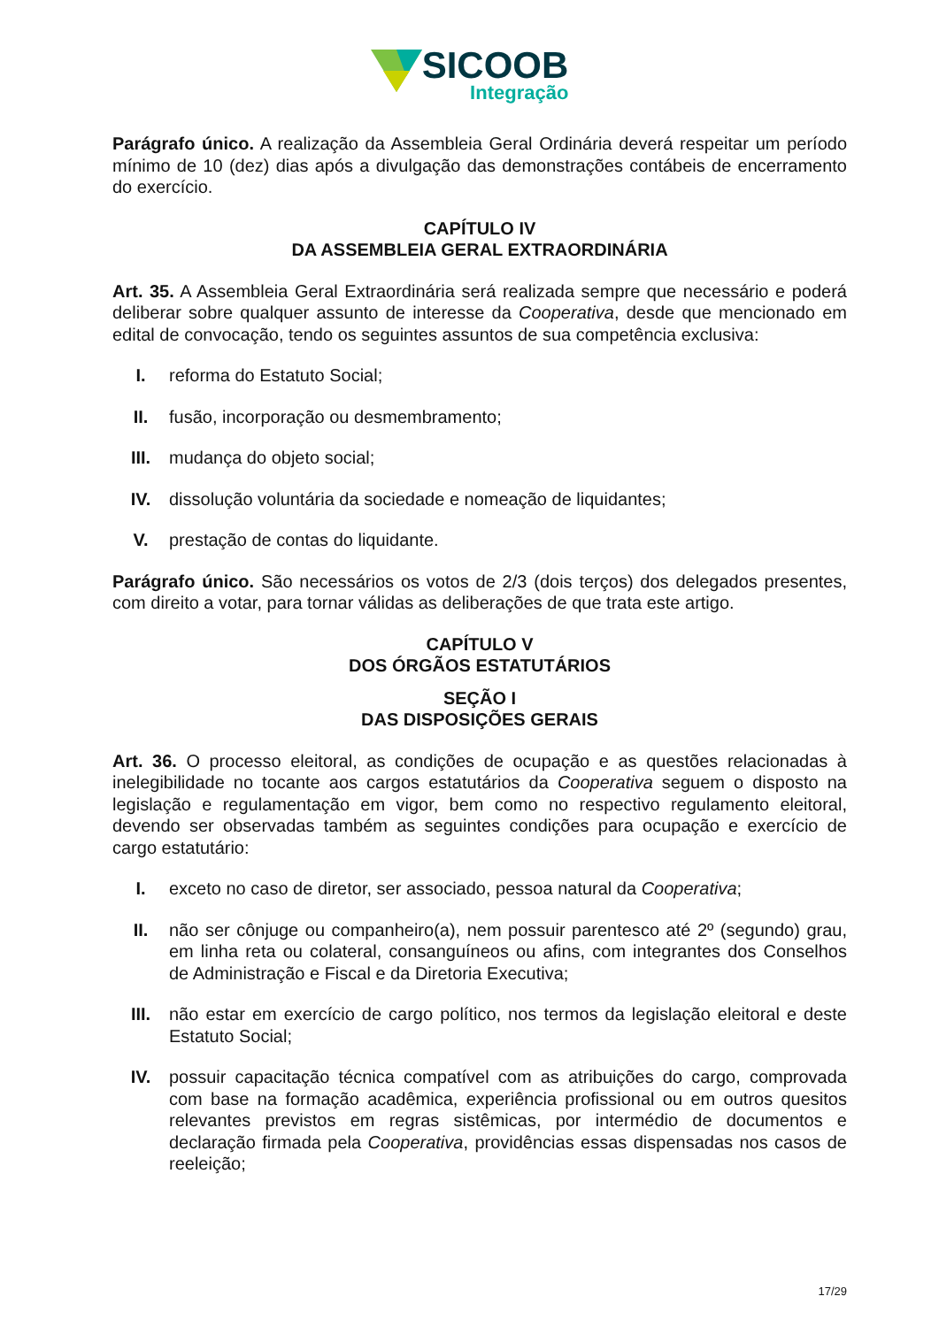SICOOB
Integração
Parágrafo único. A realização da Assembleia Geral Ordinária deverá respeitar um período mínimo de 10 (dez) dias após a divulgação das demonstrações contábeis de encerramento do exercício.
CAPÍTULO IV
DA ASSEMBLEIA GERAL EXTRAORDINÁRIA
Art. 35. A Assembleia Geral Extraordinária será realizada sempre que necessário e poderá deliberar sobre qualquer assunto de interesse da Cooperativa, desde que mencionado em edital de convocação, tendo os seguintes assuntos de sua competência exclusiva:
I. reforma do Estatuto Social;
II. fusão, incorporação ou desmembramento;
III. mudança do objeto social;
IV. dissolução voluntária da sociedade e nomeação de liquidantes;
V. prestação de contas do liquidante.
Parágrafo único. São necessários os votos de 2/3 (dois terços) dos delegados presentes, com direito a votar, para tornar válidas as deliberações de que trata este artigo.
CAPÍTULO V
DOS ÓRGÃOS ESTATUTÁRIOS
SEÇÃO I
DAS DISPOSIÇÕES GERAIS
Art. 36. O processo eleitoral, as condições de ocupação e as questões relacionadas à inelegibilidade no tocante aos cargos estatutários da Cooperativa seguem o disposto na legislação e regulamentação em vigor, bem como no respectivo regulamento eleitoral, devendo ser observadas também as seguintes condições para ocupação e exercício de cargo estatutário:
I. exceto no caso de diretor, ser associado, pessoa natural da Cooperativa;
II. não ser cônjuge ou companheiro(a), nem possuir parentesco até 2º (segundo) grau, em linha reta ou colateral, consanguíneos ou afins, com integrantes dos Conselhos de Administração e Fiscal e da Diretoria Executiva;
III. não estar em exercício de cargo político, nos termos da legislação eleitoral e deste Estatuto Social;
IV. possuir capacitação técnica compatível com as atribuições do cargo, comprovada com base na formação acadêmica, experiência profissional ou em outros quesitos relevantes previstos em regras sistêmicas, por intermédio de documentos e declaração firmada pela Cooperativa, providências essas dispensadas nos casos de reeleição;
17/29